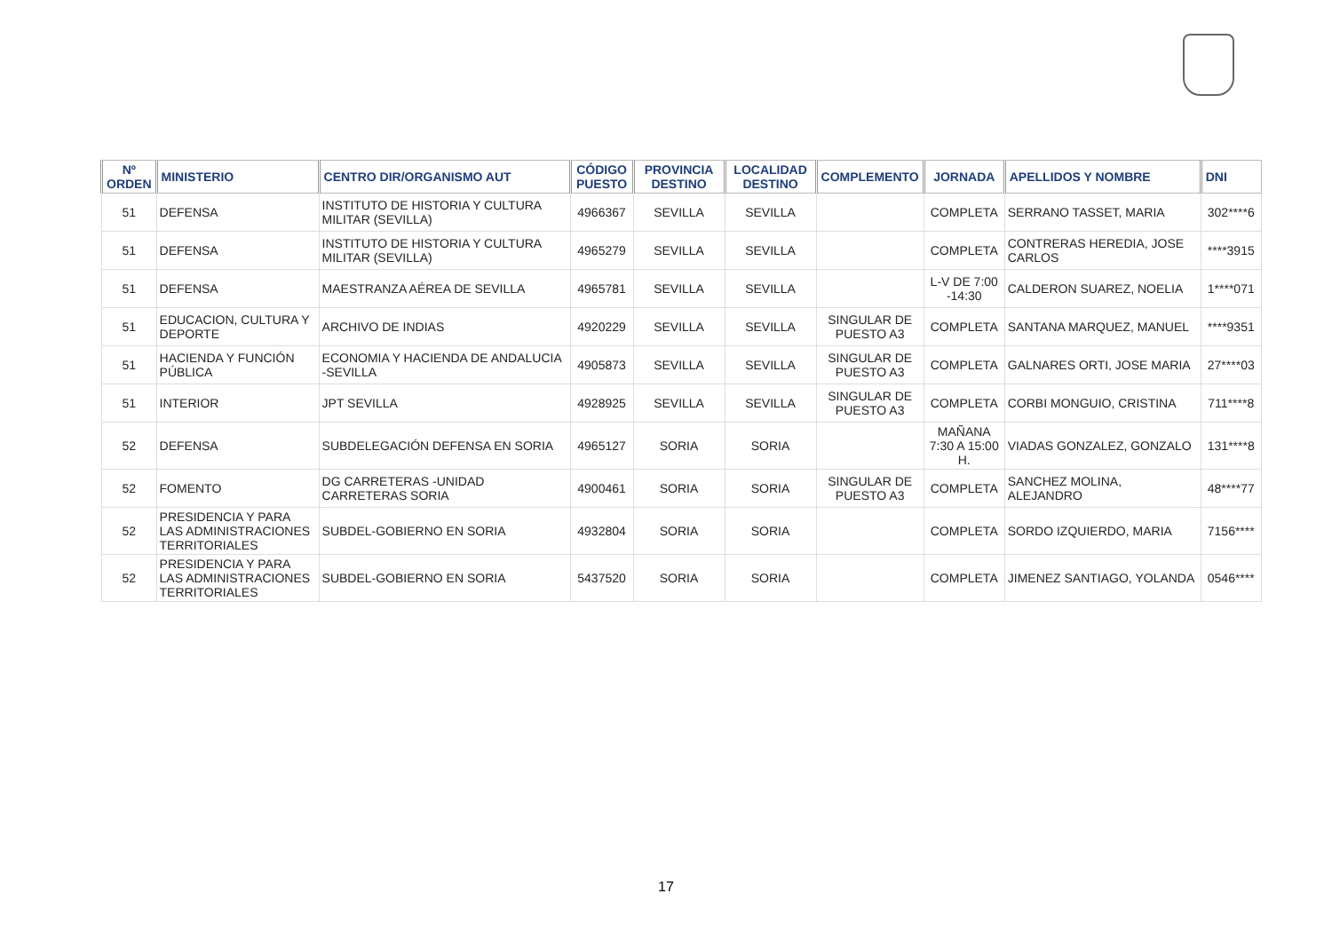| Nº ORDEN | MINISTERIO | CENTRO DIR/ORGANISMO AUT | CÓDIGO PUESTO | PROVINCIA DESTINO | LOCALIDAD DESTINO | COMPLEMENTO | JORNADA | APELLIDOS Y NOMBRE | DNI |
| --- | --- | --- | --- | --- | --- | --- | --- | --- | --- |
| 51 | DEFENSA | INSTITUTO DE HISTORIA Y CULTURA MILITAR (SEVILLA) | 4966367 | SEVILLA | SEVILLA | | COMPLETA | SERRANO TASSET, MARIA | 302****6 |
| 51 | DEFENSA | INSTITUTO DE HISTORIA Y CULTURA MILITAR (SEVILLA) | 4965279 | SEVILLA | SEVILLA | | COMPLETA | CONTRERAS HEREDIA, JOSE CARLOS | ****3915 |
| 51 | DEFENSA | MAESTRANZA AÉREA DE SEVILLA | 4965781 | SEVILLA | SEVILLA | | L-V DE 7:00 -14:30 | CALDERON SUAREZ, NOELIA | 1****071 |
| 51 | EDUCACION, CULTURA Y DEPORTE | ARCHIVO DE INDIAS | 4920229 | SEVILLA | SEVILLA | SINGULAR DE PUESTO A3 | COMPLETA | SANTANA MARQUEZ, MANUEL | ****9351 |
| 51 | HACIENDA Y FUNCIÓN PÚBLICA | ECONOMIA Y HACIENDA DE ANDALUCIA -SEVILLA | 4905873 | SEVILLA | SEVILLA | SINGULAR DE PUESTO A3 | COMPLETA | GALNARES ORTI, JOSE MARIA | 27****03 |
| 51 | INTERIOR | JPT SEVILLA | 4928925 | SEVILLA | SEVILLA | SINGULAR DE PUESTO A3 | COMPLETA | CORBI MONGUIO, CRISTINA | 711****8 |
| 52 | DEFENSA | SUBDELEGACIÓN DEFENSA EN SORIA | 4965127 | SORIA | SORIA | | MAÑANA 7:30 A 15:00 H. | VIADAS GONZALEZ, GONZALO | 131****8 |
| 52 | FOMENTO | DG CARRETERAS -UNIDAD CARRETERAS SORIA | 4900461 | SORIA | SORIA | SINGULAR DE PUESTO A3 | COMPLETA | SANCHEZ MOLINA, ALEJANDRO | 48****77 |
| 52 | PRESIDENCIA Y PARA LAS ADMINISTRACIONES TERRITORIALES | SUBDEL-GOBIERNO EN SORIA | 4932804 | SORIA | SORIA | | COMPLETA | SORDO IZQUIERDO, MARIA | 7156**** |
| 52 | PRESIDENCIA Y PARA LAS ADMINISTRACIONES TERRITORIALES | SUBDEL-GOBIERNO EN SORIA | 5437520 | SORIA | SORIA | | COMPLETA | JIMENEZ SANTIAGO, YOLANDA | 0546**** |
17